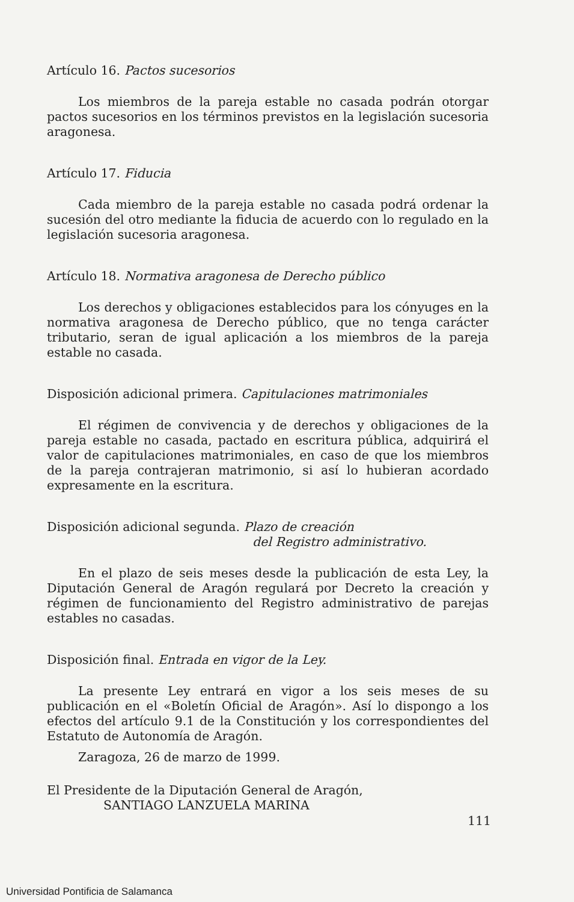Artículo 16. Pactos sucesorios
Los miembros de la pareja estable no casada podrán otorgar pactos sucesorios en los términos previstos en la legislación sucesoria aragonesa.
Artículo 17. Fiducia
Cada miembro de la pareja estable no casada podrá ordenar la sucesión del otro mediante la fiducia de acuerdo con lo regulado en la legislación sucesoria aragonesa.
Artículo 18. Normativa aragonesa de Derecho público
Los derechos y obligaciones establecidos para los cónyuges en la normativa aragonesa de Derecho público, que no tenga carácter tributario, seran de igual aplicación a los miembros de la pareja estable no casada.
Disposición adicional primera. Capitulaciones matrimoniales
El régimen de convivencia y de derechos y obligaciones de la pareja estable no casada, pactado en escritura pública, adquirirá el valor de capitulaciones matrimoniales, en caso de que los miembros de la pareja contrajeran matrimonio, si así lo hubieran acordado expresamente en la escritura.
Disposición adicional segunda. Plazo de creación
del Registro administrativo.
En el plazo de seis meses desde la publicación de esta Ley, la Diputación General de Aragón regulará por Decreto la creación y régimen de funcionamiento del Registro administrativo de parejas estables no casadas.
Disposición final. Entrada en vigor de la Ley.
La presente Ley entrará en vigor a los seis meses de su publicación en el «Boletín Oficial de Aragón». Así lo dispongo a los efectos del artículo 9.1 de la Constitución y los correspondientes del Estatuto de Autonomía de Aragón.
Zaragoza, 26 de marzo de 1999.
El Presidente de la Diputación General de Aragón,
SANTIAGO LANZUELA MARINA
111
Universidad Pontificia de Salamanca